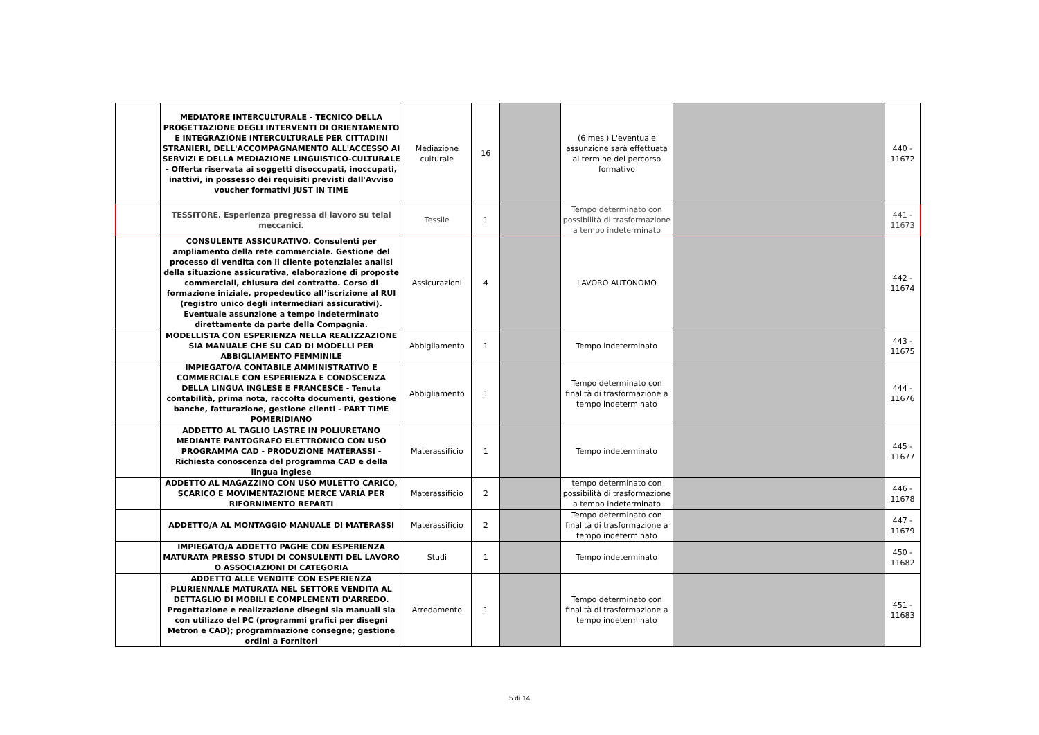| | MEDIATORE INTERCULTURALE - TECNICO DELLA PROGETTAZIONE DEGLI INTERVENTI DI ORIENTAMENTO E INTEGRAZIONE INTERCULTURALE PER CITTADINI STRANIERI, DELL'ACCOMPAGNAMENTO ALL'ACCESSO AI SERVIZI E DELLA MEDIAZIONE LINGUISTICO-CULTURALE - Offerta riservata ai soggetti disoccupati, inoccupati, inattivi, in possesso dei requisiti previsti dall'Avviso voucher formativi JUST IN TIME | Mediazione culturale | 16 | | (6 mesi) L'eventuale assunzione sarà effettuata al termine del percorso formativo | | 440 - 11672 |
| | TESSITORE. Esperienza pregressa di lavoro su telai meccanici. | Tessile | 1 | | Tempo determinato con possibilità di trasformazione a tempo indeterminato | | 441 - 11673 |
| | CONSULENTE ASSICURATIVO. Consulenti per ampliamento della rete commerciale. Gestione del processo di vendita con il cliente potenziale: analisi della situazione assicurativa, elaborazione di proposte commerciali, chiusura del contratto. Corso di formazione iniziale, propedeutico all’iscrizione al RUI (registro unico degli intermediari assicurativi). Eventuale assunzione a tempo indeterminato direttamente da parte della Compagnia. | Assicurazioni | 4 | | LAVORO AUTONOMO | | 442 - 11674 |
| | MODELLISTA CON ESPERIENZA NELLA REALIZZAZIONE SIA MANUALE CHE SU CAD DI MODELLI PER ABBIGLIAMENTO FEMMINILE | Abbigliamento | 1 | | Tempo indeterminato | | 443 - 11675 |
| | IMPIEGATO/A CONTABILE AMMINISTRATIVO E COMMERCIALE CON ESPERIENZA E CONOSCENZA DELLA LINGUA INGLESE E FRANCESCE - Tenuta contabilità, prima nota, raccolta documenti, gestione banche, fatturazione, gestione clienti - PART TIME POMERIDIANO | Abbigliamento | 1 | | Tempo determinato con finalità di trasformazione a tempo indeterminato | | 444 - 11676 |
| | ADDETTO AL TAGLIO LASTRE IN POLIURETANO MEDIANTE PANTOGRAFO ELETTRONICO CON USO PROGRAMMA CAD - PRODUZIONE MATERASSI - Richiesta conoscenza del programma CAD e della lingua inglese | Materassificio | 1 | | Tempo indeterminato | | 445 - 11677 |
| | ADDETTO AL MAGAZZINO CON USO MULETTO CARICO, SCARICO E MOVIMENTAZIONE MERCE VARIA PER RIFORNIMENTO REPARTI | Materassificio | 2 | | tempo determinato con possibilità di trasformazione a tempo indeterminato | | 446 - 11678 |
| | ADDETTO/A AL MONTAGGIO MANUALE DI MATERASSI | Materassificio | 2 | | Tempo determinato con finalità di trasformazione a tempo indeterminato | | 447 - 11679 |
| | IMPIEGATO/A ADDETTO PAGHE CON ESPERIENZA MATURATA PRESSO STUDI DI CONSULENTI DEL LAVORO O ASSOCIAZIONI DI CATEGORIA | Studi | 1 | | Tempo indeterminato | | 450 - 11682 |
| | ADDETTO ALLE VENDITE CON ESPERIENZA PLURIENNALE MATURATA NEL SETTORE VENDITA AL DETTAGLIO DI MOBILI E COMPLEMENTI D'ARREDO. Progettazione e realizzazione disegni sia manuali sia con utilizzo del PC (programmi grafici per disegni Metron e CAD); programmazione consegne; gestione ordini a Fornitori | Arredamento | 1 | | Tempo determinato con finalità di trasformazione a tempo indeterminato | | 451 - 11683 |
5 di 14